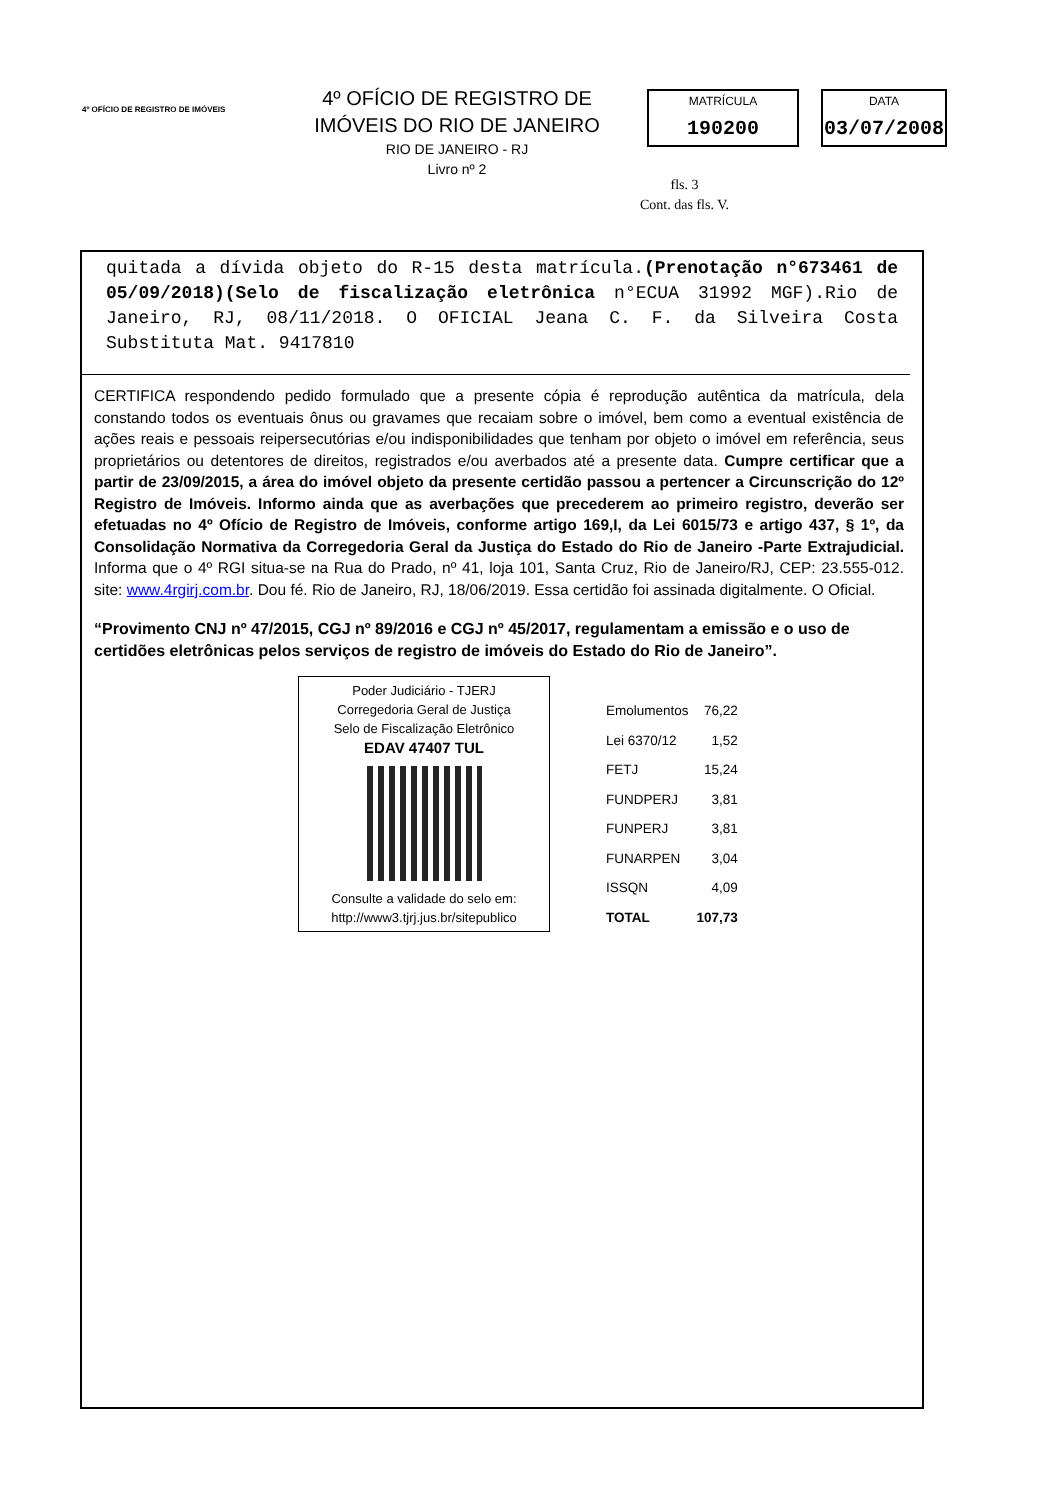4º OFÍCIO DE REGISTRO DE IMÓVEIS
4º OFÍCIO DE REGISTRO DE IMÓVEIS DO RIO DE JANEIRO
RIO DE JANEIRO - RJ
Livro nº 2
MATRÍCULA
190200
DATA
03/07/2008
fls. 3
Cont. das fls. V.
quitada a dívida objeto do R-15 desta matrícula.(Prenotação n°673461 de 05/09/2018)(Selo de fiscalização eletrônica n°ECUA 31992 MGF).Rio de Janeiro, RJ, 08/11/2018. O OFICIAL Jeana C. F. da Silveira Costa Substituta Mat. 9417810
CERTIFICA respondendo pedido formulado que a presente cópia é reprodução autêntica da matrícula, dela constando todos os eventuais ônus ou gravames que recaiam sobre o imóvel, bem como a eventual existência de ações reais e pessoais reipersecutórias e/ou indisponibilidades que tenham por objeto o imóvel em referência, seus proprietários ou detentores de direitos, registrados e/ou averbados até a presente data. Cumpre certificar que a partir de 23/09/2015, a área do imóvel objeto da presente certidão passou a pertencer a Circunscrição do 12º Registro de Imóveis. Informo ainda que as averbações que precederem ao primeiro registro, deverão ser efetuadas no 4º Ofício de Registro de Imóveis, conforme artigo 169,I, da Lei 6015/73 e artigo 437, § 1º, da Consolidação Normativa da Corregedoria Geral da Justiça do Estado do Rio de Janeiro -Parte Extrajudicial. Informa que o 4º RGI situa-se na Rua do Prado, nº 41, loja 101, Santa Cruz, Rio de Janeiro/RJ, CEP: 23.555-012. site: www.4rgirj.com.br. Dou fé. Rio de Janeiro, RJ, 18/06/2019. Essa certidão foi assinada digitalmente. O Oficial.
“Provimento CNJ nº 47/2015, CGJ nº 89/2016 e CGJ nº 45/2017, regulamentam a emissão e o uso de certidões eletrônicas pelos serviços de registro de imóveis do Estado do Rio de Janeiro”.
Poder Judiciário - TJERJ
Corregedoria Geral de Justiça
Selo de Fiscalização Eletrônico
EDAV 47407 TUL
Consulte a validade do selo em:
http://www3.tjrj.jus.br/sitepublico
| Emolumentos | 76,22 |
| Lei 6370/12 | 1,52 |
| FETJ | 15,24 |
| FUNDPERJ | 3,81 |
| FUNPERJ | 3,81 |
| FUNARPEN | 3,04 |
| ISSQN | 4,09 |
| TOTAL | 107,73 |